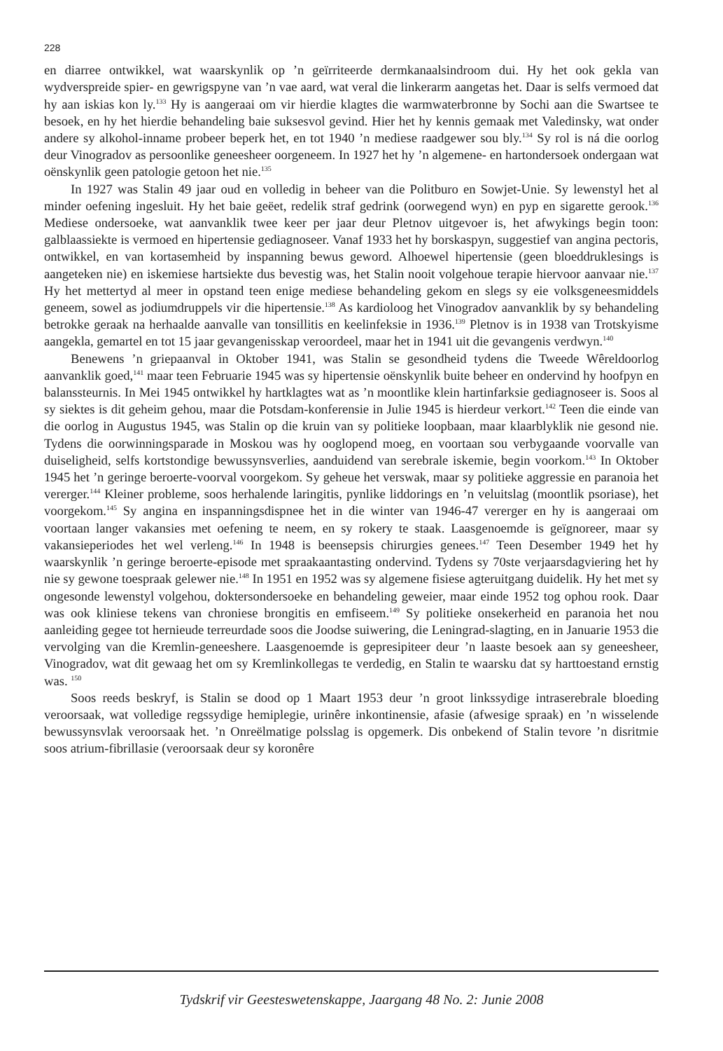228
en diarree ontwikkel, wat waarskynlik op ’n geïrriteerde dermkanaalsindroom dui. Hy het ook gekla van wydverspreide spier- en gewrigspyne van ’n vae aard, wat veral die linkerarm aangetas het. Daar is selfs vermoed dat hy aan iskias kon ly.<sup>133</sup> Hy is aangeraai om vir hierdie klagtes die warmwaterbronne by Sochi aan die Swartsee te besoek, en hy het hierdie behandeling baie suksesvol gevind. Hier het hy kennis gemaak met Valedinsky, wat onder andere sy alkohol-inname probeer beperk het, en tot 1940 ’n mediese raadgewer sou bly.<sup>134</sup> Sy rol is ná die oorlog deur Vinogradov as persoonlike geneesheer oorgeneem. In 1927 het hy ’n algemene- en hartondersoek ondergaan wat oënskynlik geen patologie getoon het nie.<sup>135</sup>
In 1927 was Stalin 49 jaar oud en volledig in beheer van die Politburo en Sowjet-Unie. Sy lewenstyl het al minder oefening ingesluit. Hy het baie geëet, redelik straf gedrink (oorwegend wyn) en pyp en sigarette gerook.<sup>136</sup> Mediese ondersoeke, wat aanvanklik twee keer per jaar deur Pletnov uitgevoer is, het afwykings begin toon: galblaassiekte is vermoed en hipertensie gediagnoseer. Vanaf 1933 het hy borskaspyn, suggestief van angina pectoris, ontwikkel, en van kortasemheid by inspanning bewus geword. Alhoewel hipertensie (geen bloeddruklesings is aangeteken nie) en iskemiese hartsiekte dus bevestig was, het Stalin nooit volgehoue terapie hiervoor aanvaar nie.<sup>137</sup> Hy het mettertyd al meer in opstand teen enige mediese behandeling gekom en slegs sy eie volksgeneesmiddels geneem, sowel as jodiumdruppels vir die hipertensie.<sup>138</sup> As kardioloog het Vinogradov aanvanklik by sy behandeling betrokke geraak na herhaalde aanvalle van tonsillitis en keelinfeksie in 1936.<sup>139</sup> Pletnov is in 1938 van Trotskyisme aangekla, gemartel en tot 15 jaar gevangenisskap veroordeel, maar het in 1941 uit die gevangenis verdwyn.<sup>140</sup>
Benewens ’n griepaanval in Oktober 1941, was Stalin se gesondheid tydens die Tweede Wêreldoorlog aanvanklik goed,<sup>141</sup> maar teen Februarie 1945 was sy hipertensie oënskynlik buite beheer en ondervind hy hoofpyn en balanssteurnis. In Mei 1945 ontwikkel hy hartklagtes wat as ’n moontlike klein hartinfarksie gediagnoseer is. Soos al sy siektes is dit geheim gehou, maar die Potsdam-konferensie in Julie 1945 is hierdeur verkort.<sup>142</sup> Teen die einde van die oorlog in Augustus 1945, was Stalin op die kruin van sy politieke loopbaan, maar klaarblyklik nie gesond nie. Tydens die oorwinningsparade in Moskou was hy ooglopend moeg, en voortaan sou verbygaande voorvalle van duiseligheid, selfs kortstondige bewussynsverlies, aanduidend van serebrale iskemie, begin voorkom.<sup>143</sup> In Oktober 1945 het ’n geringe beroerte-voorval voorgekom. Sy geheue het verswak, maar sy politieke aggressie en paranoia het vererger.<sup>144</sup> Kleiner probleme, soos herhalende laringitis, pynlike liddorings en ’n veluitslag (moontlik psoriase), het voorgekom.<sup>145</sup> Sy angina en inspanningsdispnee het in die winter van 1946-47 vererger en hy is aangeraai om voortaan langer vakansies met oefening te neem, en sy rokery te staak. Laasgenoemde is geïgnoreer, maar sy vakansieperiodes het wel verleng.<sup>146</sup> In 1948 is beensepsis chirurgies genees.<sup>147</sup> Teen Desember 1949 het hy waarskynlik ’n geringe beroerte-episode met spraakaantasting ondervind. Tydens sy 70ste verjaarsdagviering het hy nie sy gewone toespraak gelewer nie.<sup>148</sup> In 1951 en 1952 was sy algemene fisiese agteruitgang duidelik. Hy het met sy ongesonde lewenstyl volgehou, doktersondersoeke en behandeling geweier, maar einde 1952 tog ophou rook. Daar was ook kliniese tekens van chroniese brongitis en emfiseem.<sup>149</sup> Sy politieke onsekerheid en paranoia het nou aanleiding gegee tot hernieude terreurdade soos die Joodse suiwering, die Leningrad-slagting, en in Januarie 1953 die vervolging van die Kremlin-geneeshere. Laasgenoemde is gepresipiteer deur ’n laaste besoek aan sy geneesheer, Vinogradov, wat dit gewaag het om sy Kremlinkollegas te verdedig, en Stalin te waarsku dat sy harttoestand ernstig was. <sup>150</sup>
Soos reeds beskryf, is Stalin se dood op 1 Maart 1953 deur ’n groot linkssydige intraserebrale bloeding veroorsaak, wat volledige regssydige hemiplegie, urinêre inkontinensie, afasie (afwesige spraak) en ’n wisselende bewussynsvlak veroorsaak het. ’n Onreëlmatige polsslag is opgemerk. Dis onbekend of Stalin tevore ’n disritmie soos atrium-fibrillasie (veroorsaak deur sy koronêre
Tydskrif vir Geesteswetenskappe, Jaargang 48 No. 2: Junie 2008